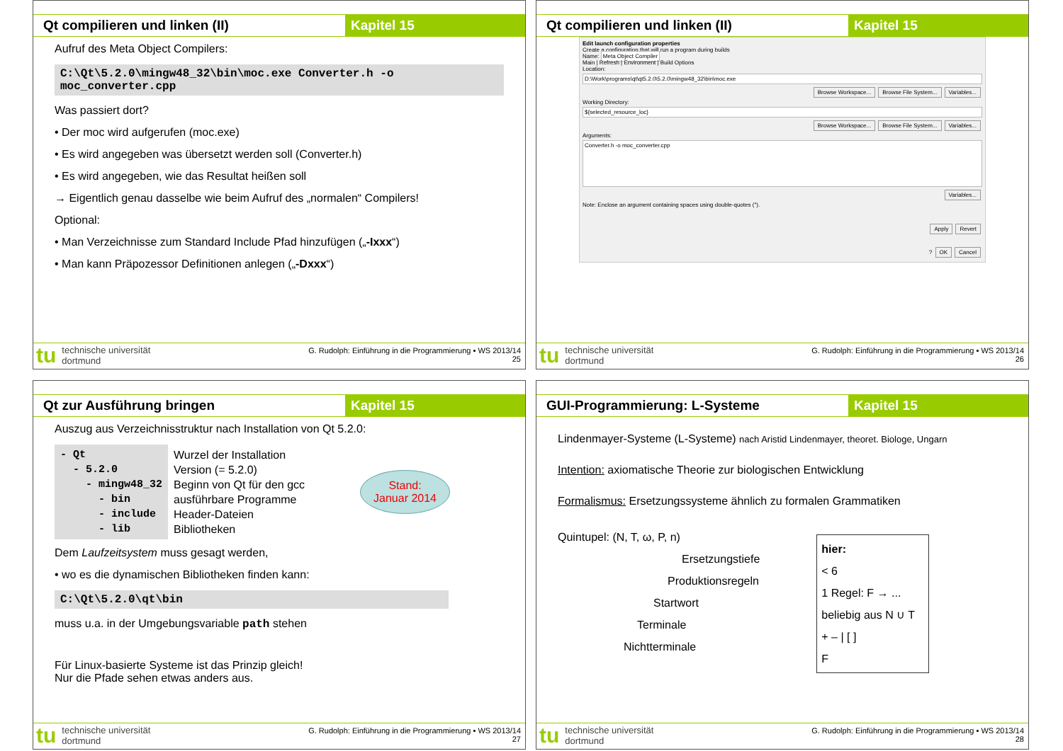Qt compilieren und linken (II) Kapitel 15
Aufruf des Meta Object Compilers:
C:\Qt\5.2.0\mingw48_32\bin\moc.exe Converter.h -o moc_converter.cpp
Was passiert dort?
• Der moc wird aufgerufen (moc.exe)
• Es wird angegeben was übersetzt werden soll (Converter.h)
• Es wird angegeben, wie das Resultat heißen soll
→ Eigentlich genau dasselbe wie beim Aufruf des „normalen“ Compilers!
Optional:
• Man Verzeichnisse zum Standard Include Pfad hinzufügen („-Ixxx“)
• Man kann Präpozessor Definitionen anlegen („-Dxxx“)
tu technische universität
dortmund
G. Rudolph: Einführung in die Programmierung ▪ WS 2013/14
25
Qt compilieren und linken (II) Kapitel 15
Edit launch configuration properties
Create a configuration that will run a program during builds
Name: Meta Object Compiler
Main | Refresh | Environment | Build Options
Location:
D:\Work\programs\qt\qt5.2.0\5.2.0\mingw48_32\bin\moc.exe
Browse Workspace... Browse File System... Variables...
Working Directory:
${selected_resource_loc}
Browse Workspace... Browse File System... Variables...
Arguments:
Converter.h -o moc_converter.cpp
Variables...
Note: Enclose an argument containing spaces using double-quotes (").
Apply Revert
? OK Cancel
tu technische universität
dortmund
G. Rudolph: Einführung in die Programmierung ▪ WS 2013/14
26
Qt zur Ausführung bringen Kapitel 15
Auszug aus Verzeichnisstruktur nach Installation von Qt 5.2.0:
- Qt
  - 5.2.0
    - mingw48_32
      - bin
      - include
      - lib
Wurzel der Installation
Version (= 5.2.0)
Beginn von Qt für den gcc
ausführbare Programme
Header-Dateien
Bibliotheken
Stand:
Januar 2014
Dem Laufzeitsystem muss gesagt werden,
• wo es die dynamischen Bibliotheken finden kann:
C:\Qt\5.2.0\qt\bin
muss u.a. in der Umgebungsvariable path stehen
Für Linux-basierte Systeme ist das Prinzip gleich!
Nur die Pfade sehen etwas anders aus.
tu technische universität
dortmund
G. Rudolph: Einführung in die Programmierung ▪ WS 2013/14
27
GUI-Programmierung: L-Systeme Kapitel 15
Lindenmayer-Systeme (L-Systeme) nach Aristid Lindenmayer, theoret. Biologe, Ungarn
Intention: axiomatische Theorie zur biologischen Entwicklung
Formalismus: Ersetzungssysteme ähnlich zu formalen Grammatiken
Quintupel: (N, T, ω, P, n)
Ersetzungstiefe
Produktionsregeln
Startwort
Terminale
Nichtterminale
hier:
< 6
1 Regel: F → ...
beliebig aus N ∪ T
+ – | [ ]
F
tu technische universität
dortmund
G. Rudolph: Einführung in die Programmierung ▪ WS 2013/14
28